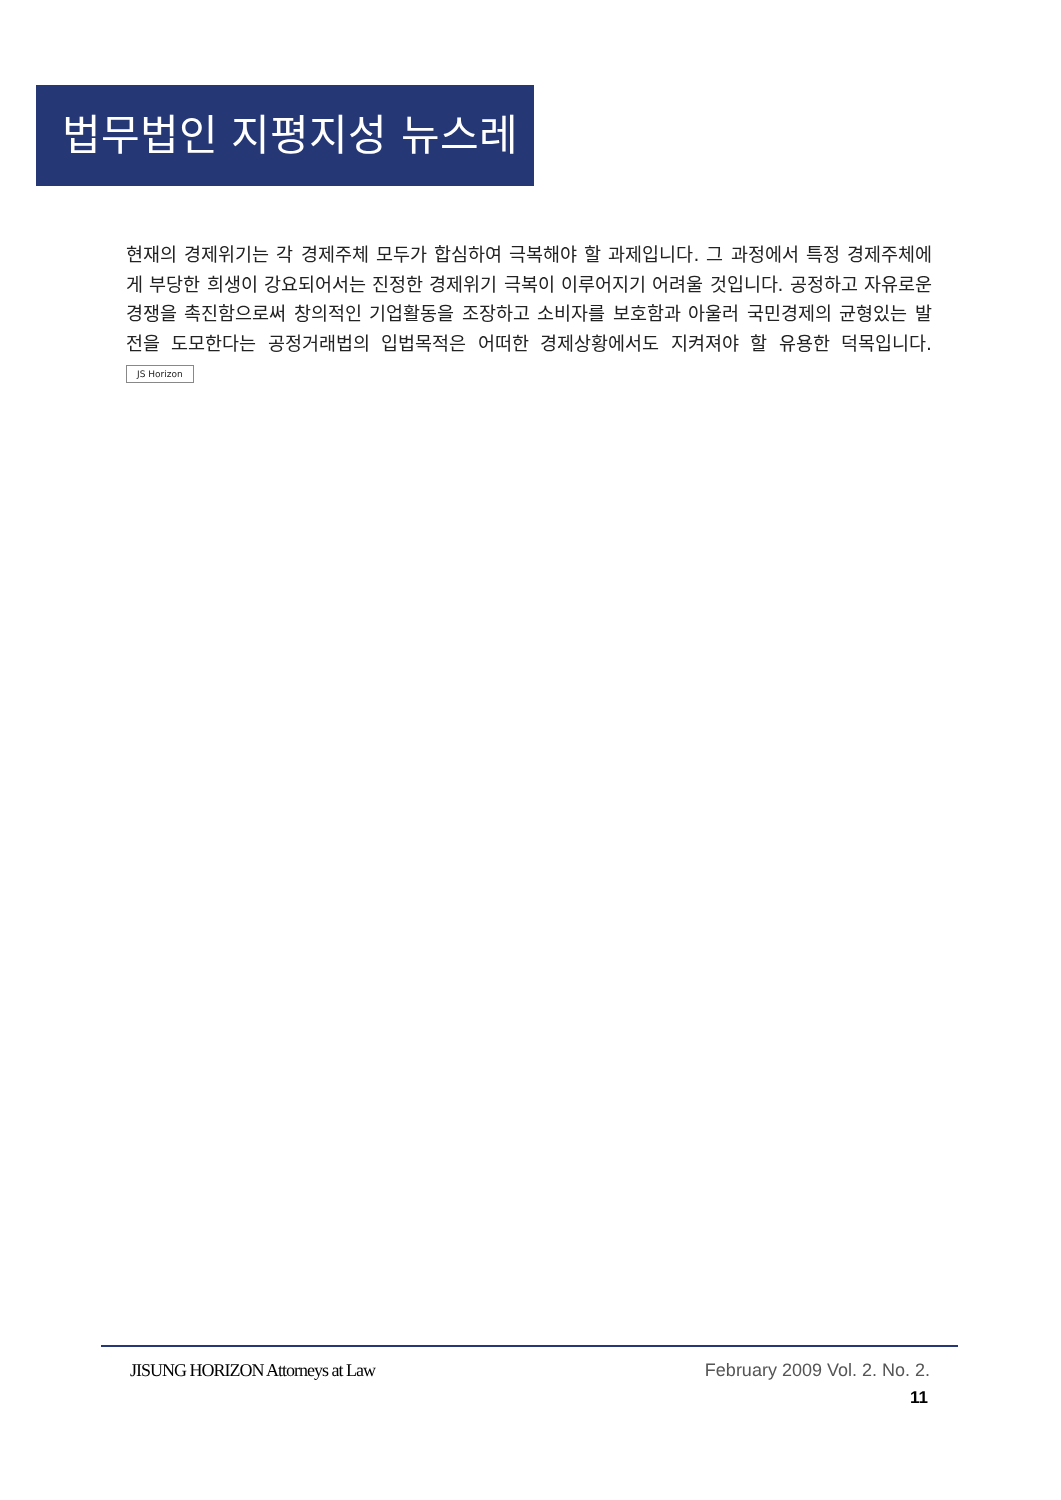법무법인 지평지성 뉴스레터
현재의 경제위기는 각 경제주체 모두가 합심하여 극복해야 할 과제입니다. 그 과정에서 특정 경제주체에게 부당한 희생이 강요되어서는 진정한 경제위기 극복이 이루어지기 어려울 것입니다. 공정하고 자유로운 경쟁을 촉진함으로써 창의적인 기업활동을 조장하고 소비자를 보호함과 아울러 국민경제의 균형있는 발전을 도모한다는 공정거래법의 입법목적은 어떠한 경제상황에서도 지켜져야 할 유용한 덕목입니다. JS Horizon
JISUNG HORIZON Attorneys at Law February 2009 Vol. 2. No. 2.
11